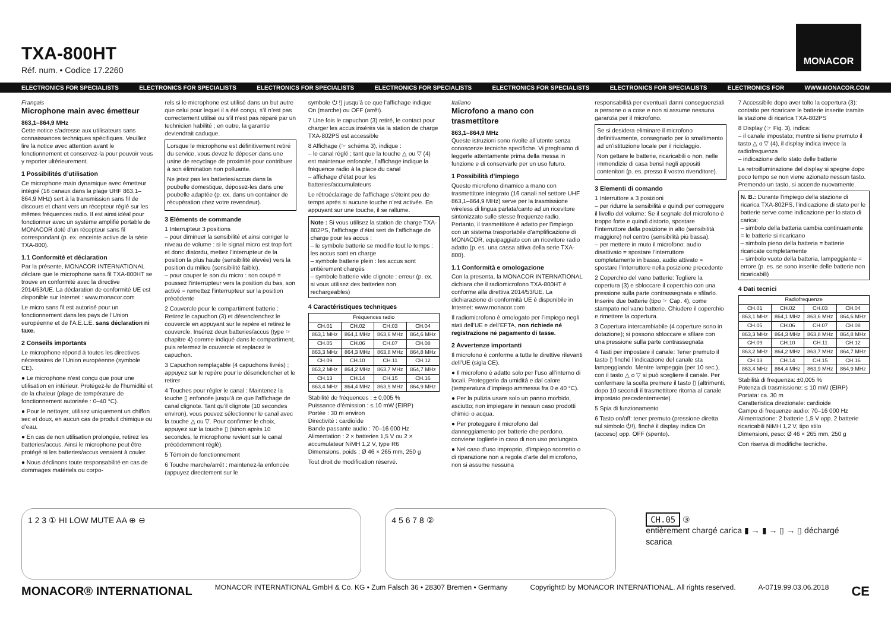TXA-800HT
Réf. num. • Codice 17.2260
MONACOR
ELECTRONICS FOR SPECIALISTS ELECTRONICS FOR SPECIALISTS ELECTRONICS FOR SPECIALISTS ELECTRONICS FOR SPECIALISTS ELECTRONICS FOR SPECIALISTS ELECTRONICS FOR SPECIALISTS ELECTRONICS FOR WWW.MONACOR.COM
Français
Microphone main avec émetteur
863,1–864,9 MHz
Cette notice s’adresse aux utilisateurs sans connaissances techniques spécifiques. Veuillez lire la notice avec attention avant le fonctionnement et conservez-la pour pouvoir vous y reporter ultérieurement.
1 Possibilités d’utilisation
Ce microphone main dynamique avec émetteur intégré (16 canaux dans la plage UHF 863,1–864,9 MHz) sert à la transmission sans fil de discours et chant vers un récepteur réglé sur les mêmes fréquences radio. Il est ainsi idéal pour fonctionner avec un système amplifié portable de MONACOR doté d’un récepteur sans fil correspondant (p. ex. enceinte active de la série TXA-800).
1.1 Conformité et déclaration
Par la présente, MONACOR INTERNATIONAL déclare que le microphone sans fil TXA-800HT se trouve en conformité avec la directive 2014/53/UE. La déclaration de conformité UE est disponible sur Internet : www.monacor.com
Le micro sans fil est autorisé pour un fonctionnement dans les pays de l’Union européenne et de l’A.E.L.E. sans déclaration ni taxe.
2 Conseils importants
Le microphone répond à toutes les directives nécessaires de l’Union européenne (symbole CE).
● Le microphone n’est conçu que pour une utilisation en intérieur. Protégez-le de l’humidité et de la chaleur (plage de température de fonctionnement autorisée : 0–40 °C).
● Pour le nettoyer, utilisez uniquement un chiffon sec et doux, en aucun cas de produit chimique ou d’eau.
● En cas de non utilisation prolongée, retirez les batteries/accus. Ainsi le microphone peut être protégé si les batteries/accus venaient à couler.
● Nous déclinons toute responsabilité en cas de dommages matériels ou corpo-
rels si le microphone est utilisé dans un but autre que celui pour lequel il a été conçu, s’il n’est pas correctement utilisé ou s’il n’est pas réparé par un technicien habilité ; en outre, la garantie deviendrait caduque.
Lorsque le microphone est définitivement retiré du service, vous devez le déposer dans une usine de recyclage de proximité pour contribuer à son élimination non polluante.
Ne jetez pas les batteries/accus dans la poubelle domestique, déposez-les dans une poubelle adaptée (p. ex. dans un container de récupération chez votre revendeur).
3 Eléments de commande
1 Interrupteur 3 positions
– pour diminuer la sensibilité et ainsi corriger le niveau de volume : si le signal micro est trop fort et donc distordu, mettez l’interrupteur de la position la plus haute (sensibilité élevée) vers la position du milieu (sensibilité faible).
– pour couper le son du micro : son coupé = poussez l’interrupteur vers la position du bas, son activé = remettez l’interrupteur sur la position précédente
2 Couvercle pour le compartiment batterie : Retirez le capuchon (3) et désenclenchez le couvercle en appuyant sur le repère et retirez le couvercle. Insérez deux batteries/accus (type ☞ chapitre 4) comme indiqué dans le compartiment, puis refermez le couvercle et replacez le capuchon.
3 Capuchon remplaçable (4 capuchons livrés) ; appuyez sur le repère pour le désenclencher et le retirer
4 Touches pour régler le canal : Maintenez la touche ▯ enfoncée jusqu’à ce que l’affichage de canal clignote. Tant qu’il clignote (10 secondes environ), vous pouvez sélectionner le canal avec la touche △ ou ▽. Pour confirmer le choix, appuyez sur la touche ▯ (sinon après 10 secondes, le microphone revient sur le canal précédemment réglé).
5 Témoin de fonctionnement
6 Touche marche/arrêt : maintenez-la enfoncée (appuyez directement sur le
symbole ⏻ !) jusqu’à ce que l’affichage indique On (marche) ou OFF (arrêt).
7 Une fois le capuchon (3) retiré, le contact pour charger les accus insérés via la station de charge TXA-802PS est accessible
8 Affichage (☞ schéma 3), indique :
– le canal réglé ; tant que la touche △ ou ▽ (4) est maintenue enfoncée, l’affichage indique la fréquence radio à la place du canal
– affichage d’état pour les batteries/accumulateurs
Le rétroéclairage de l’affichage s’éteint peu de temps après si aucune touche n’est activée. En appuyant sur une touche, il se rallume.
Note : Si vous utilisez la station de charge TXA-802PS, l’affichage d’état sert de l’affichage de charge pour les accus :
– le symbole batterie se modifie tout le temps : les accus sont en charge
– symbole batterie plein : les accus sont entièrement chargés
– symbole batterie vide clignote : erreur (p. ex. si vous utilisez des batteries non rechargeables)
4 Caractéristiques techniques
| Fréquences radio | | | |
| --- | --- | --- | --- |
| CH.01 | CH.02 | CH.03 | CH.04 |
| 863,1 MHz | 864,1 MHz | 863,6 MHz | 864,6 MHz |
| CH.05 | CH.06 | CH.07 | CH.08 |
| 863,3 MHz | 864,3 MHz | 863,8 MHz | 864,8 MHz |
| CH.09 | CH.10 | CH.11 | CH.12 |
| 863,2 MHz | 864,2 MHz | 863,7 MHz | 864,7 MHz |
| CH.13 | CH.14 | CH.15 | CH.16 |
| 863,4 MHz | 864,4 MHz | 863,9 MHz | 864,9 MHz |
Stabilité de fréquences : ± 0,005 %
Puissance d’émission : ≤ 10 mW (EIRP)
Portée : 30 m environ
Directivité : cardioïde
Bande passante audio : 70–16 000 Hz
Alimentation : 2 × batteries 1,5 V ou 2 × accumulateur NiMH 1,2 V, type R6
Dimensions, poids : Ø 46 × 265 mm, 250 g
Tout droit de modification réservé.
Italiano
Microfono a mano con trasmettitore
863,1–864,9 MHz
Queste istruzioni sono rivolte all’utente senza conoscenze tecniche specifiche. Vi preghiamo di leggerle attentamente prima della messa in funzione e di conservarle per un uso futuro.
1 Possibilità d’impiego
Questo microfono dinamico a mano con trasmettitore integrato (16 canali nel settore UHF 863,1–864,9 MHz) serve per la trasmissione wireless di lingua parlata/canto ad un ricevitore sintonizzato sulle stesse frequenze radio. Pertanto, il trasmettitore è adatto per l’impiego con un sistema trasportabile d’amplificazione di MONACOR, equipaggiato con un ricevitore radio adatto (p. es. una cassa attiva della serie TXA-800).
1.1 Conformità e omologazione
Con la presenta, la MONACOR INTERNATIONAL dichiara che il radiomicrofono TXA-800HT è conforme alla direttiva 2014/53/UE. La dichiarazione di conformità UE è disponibile in Internet: www.monacor.com
Il radiomicrofono è omologato per l’impiego negli stati dell’UE e dell’EFTA, non richiede né registrazione né pagamento di tasse.
2 Avvertenze importanti
Il microfono è conforme a tutte le direttive rilevanti dell’UE (sigla CE).
● Il microfono è adatto solo per l’uso all’interno di locali. Proteggerlo da umidità e dal calore (temperatura d’impiego ammessa fra 0 e 40 °C).
● Per la pulizia usare solo un panno morbido, asciutto; non impiegare in nessun caso prodotti chimici o acqua.
● Per proteggere il microfono dal danneggiamento per batterie che perdono, conviene toglierle in caso di non uso prolungato.
● Nel caso d’uso improprio, d’impiego scorretto o di riparazione non a regola d’arte del microfono, non si assume nessuna
responsabilità per eventuali danni conseguenziali a persone o a cose e non si assume nessuna garanzia per il microfono.
Se si desidera eliminare il microfono definitivamente, consegnarlo per lo smaltimento ad un’istituzione locale per il riciclaggio.
Non gettare le batterie, ricaricabili o non, nelle immondizie di casa bensì negli appositi contenitori (p. es. presso il vostro rivenditore).
3 Elementi di comando
1 Interruttore a 3 posizioni
– per ridurre la sensibilità e quindi per correggere il livello del volume: Se il segnale del microfono è troppo forte e quindi distorto, spostare l’interruttore dalla posizione in alto (sensibilità maggiore) nel centro (sensibilità più bassa).
– per mettere in muto il microfono: audio disattivato = spostare l’interruttore completamente in basso, audio attivato = spostare l’interruttore nella posizione precedente
2 Coperchio del vano batterie: Togliere la copertura (3) e sbloccare il coperchio con una pressione sulla parte contrassegnata e sfilarlo. Inserire due batterie (tipo ☞ Cap. 4), come stampato nel vano batterie. Chiudere il coperchio e rimettere la copertura.
3 Copertura intercambiabile (4 coperture sono in dotazione); si possono sbloccare e sfilare con una pressione sulla parte contrassegnata
4 Tasti per impostare il canale: Tener premuto il tasto ▯ finché l’indicazione del canale sta lampeggiando. Mentre lampeggia (per 10 sec.), con il tasto △ o ▽ si può scegliere il canale. Per confermare la scelta premere il tasto ▯ (altrimenti, dopo 10 secondi il trasmettitore ritorna al canale impostato precedentemente).
5 Spia di funzionamento
6 Tasto on/off: tener premuto (pressione diretta sul simbolo ⏻!), finché il display indica On (acceso) opp. OFF (spento).
7 Accessibile dopo aver tolto la copertura (3): contatto per ricaricare le batterie inserite tramite la stazione di ricarica TXA-802PS
8 Display (☞ Fig. 3), indica:
– il canale impostato; mentre si tiene premuto il tasto △ o ▽ (4), il display indica invece la radiofrequenza
– indicazione dello stato delle batterie
La retroilluminazione del display si spegne dopo poco tempo se non viene azionato nessun tasto. Premendo un tasto, si accende nuovamente.
N. B.: Durante l’impiego della stazione di ricarica TXA-802PS, l’indicazione di stato per le batterie serve come indicazione per lo stato di carica:
– simbolo della batteria cambia continuamente = le batterie si ricaricano
– simbolo pieno della batteria = batterie ricaricate completamente
– simbolo vuoto della batteria, lampeggiante = errore (p. es. se sono inserite delle batterie non ricaricabili)
4 Dati tecnici
| Radiofrequenze | | | |
| --- | --- | --- | --- |
| CH.01 | CH.02 | CH.03 | CH.04 |
| 863,1 MHz | 864,1 MHz | 863,6 MHz | 864,6 MHz |
| CH.05 | CH.06 | CH.07 | CH.08 |
| 863,3 MHz | 864,3 MHz | 863,8 MHz | 864,8 MHz |
| CH.09 | CH.10 | CH.11 | CH.12 |
| 863,2 MHz | 864,2 MHz | 863,7 MHz | 864,7 MHz |
| CH.13 | CH.14 | CH.15 | CH.16 |
| 863,4 MHz | 864,4 MHz | 863,9 MHz | 864,9 MHz |
Stabilità di frequenza: ±0,005 %
Potenza di trasmissione: ≤ 10 mW (EIRP)
Portata: ca. 30 m
Caratteristica direzionale: cardioide
Campo di frequenze audio: 70–16 000 Hz
Alimentazione: 2 batterie 1,5 V opp. 2 batterie ricaricabili NiMH 1,2 V, tipo stilo
Dimensioni, peso: Ø 46 × 265 mm, 250 g
Con riserva di modifiche tecniche.
1 2 3 ① HI LOW MUTE AA ⊕ ⊖ 4 5 6 7 8 ② CH.05 ③
entièrement chargé carica ▮ → ▮ → ▯ → ▯ déchargé scarica
MONACOR® INTERNATIONAL MONACOR INTERNATIONAL GmbH & Co. KG • Zum Falsch 36 • 28307 Bremen • Germany Copyright© by MONACOR INTERNATIONAL. All rights reserved. A-0719.99.03.06.2018 CE